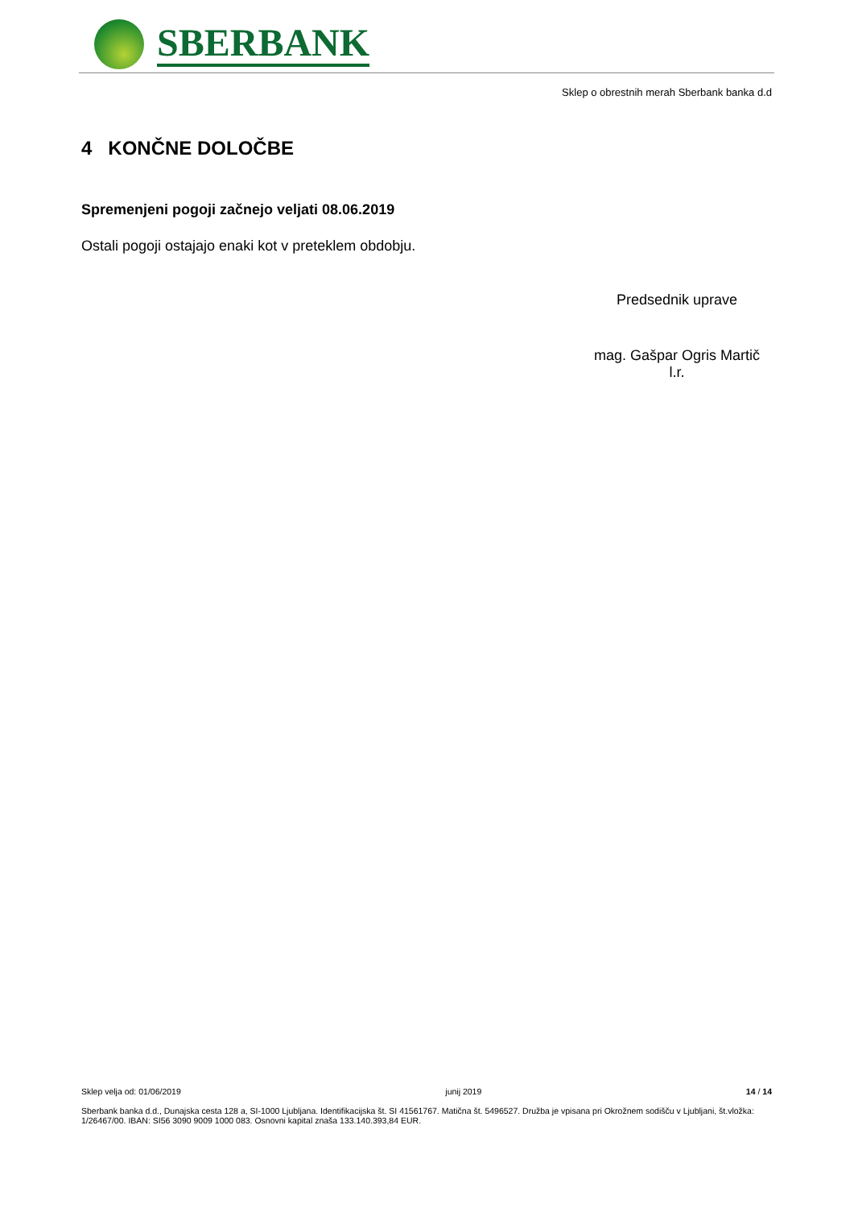SBERBANK
Sklep o obrestnih merah Sberbank banka d.d
4 KONČNE DOLOČBE
Spremenjeni pogoji začnejo veljati 08.06.2019
Ostali pogoji ostajajo enaki kot v preteklem obdobju.
Predsednik uprave
mag. Gašpar Ogris Martič
l.r.
Sklep velja od: 01/06/2019 junij 2019 14 / 14
Sberbank banka d.d., Dunajska cesta 128 a, SI-1000 Ljubljana. Identifikacijska št. SI 41561767. Matična št. 5496527. Družba je vpisana pri Okrožnem sodišču v Ljubljani, št.vložka: 1/26467/00. IBAN: SI56 3090 9009 1000 083. Osnovni kapital znaša 133.140.393,84 EUR.